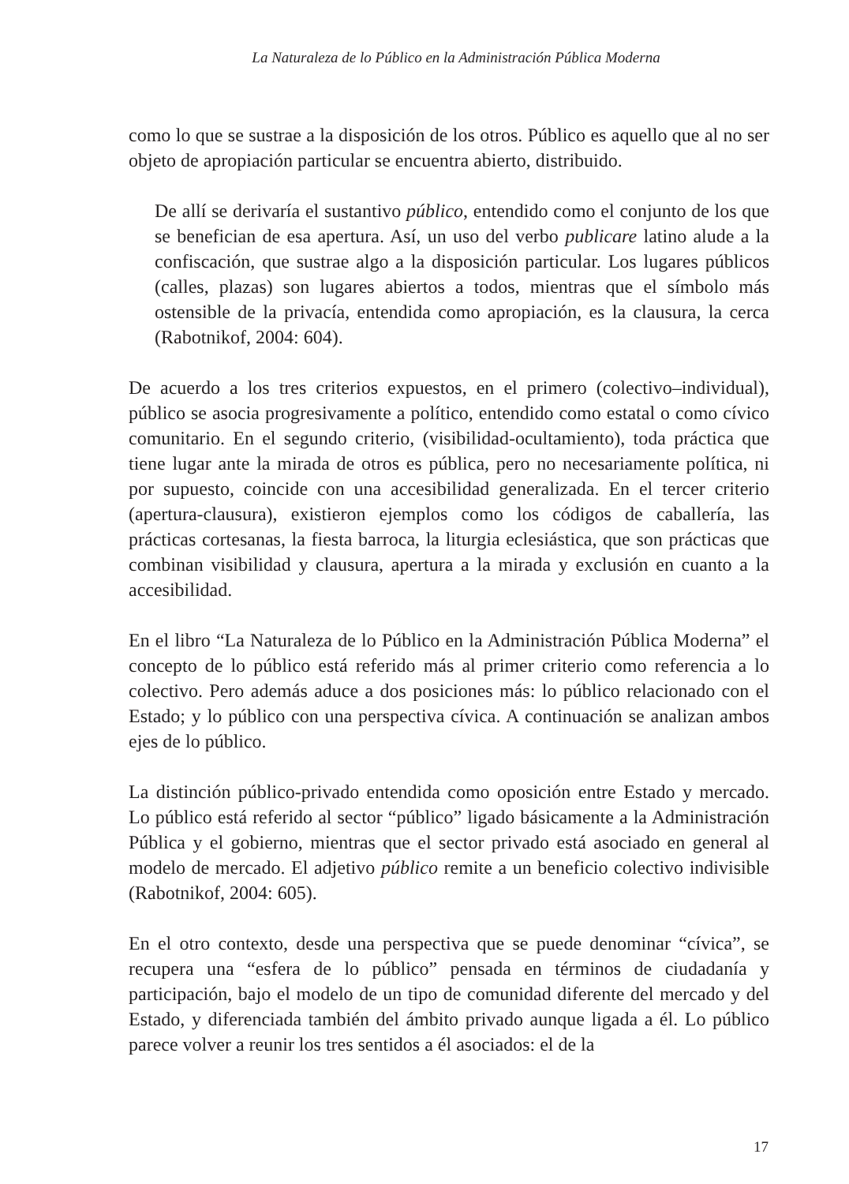La Naturaleza de lo Público en la Administración Pública Moderna
como lo que se sustrae a la disposición de los otros. Público es aquello que al no ser objeto de apropiación particular se encuentra abierto, distribuido.
De allí se derivaría el sustantivo público, entendido como el conjunto de los que se benefician de esa apertura. Así, un uso del verbo publicare latino alude a la confiscación, que sustrae algo a la disposición particular. Los lugares públicos (calles, plazas) son lugares abiertos a todos, mientras que el símbolo más ostensible de la privacía, entendida como apropiación, es la clausura, la cerca (Rabotnikof, 2004: 604).
De acuerdo a los tres criterios expuestos, en el primero (colectivo–individual), público se asocia progresivamente a político, entendido como estatal o como cívico comunitario. En el segundo criterio, (visibilidad-ocultamiento), toda práctica que tiene lugar ante la mirada de otros es pública, pero no necesariamente política, ni por supuesto, coincide con una accesibilidad generalizada. En el tercer criterio (apertura-clausura), existieron ejemplos como los códigos de caballería, las prácticas cortesanas, la fiesta barroca, la liturgia eclesiástica, que son prácticas que combinan visibilidad y clausura, apertura a la mirada y exclusión en cuanto a la accesibilidad.
En el libro “La Naturaleza de lo Público en la Administración Pública Moderna” el concepto de lo público está referido más al primer criterio como referencia a lo colectivo. Pero además aduce a dos posiciones más: lo público relacionado con el Estado; y lo público con una perspectiva cívica. A continuación se analizan ambos ejes de lo público.
La distinción público-privado entendida como oposición entre Estado y mercado. Lo público está referido al sector “público” ligado básicamente a la Administración Pública y el gobierno, mientras que el sector privado está asociado en general al modelo de mercado. El adjetivo público remite a un beneficio colectivo indivisible (Rabotnikof, 2004: 605).
En el otro contexto, desde una perspectiva que se puede denominar “cívica”, se recupera una “esfera de lo público” pensada en términos de ciudadanía y participación, bajo el modelo de un tipo de comunidad diferente del mercado y del Estado, y diferenciada también del ámbito privado aunque ligada a él. Lo público parece volver a reunir los tres sentidos a él asociados: el de la
17